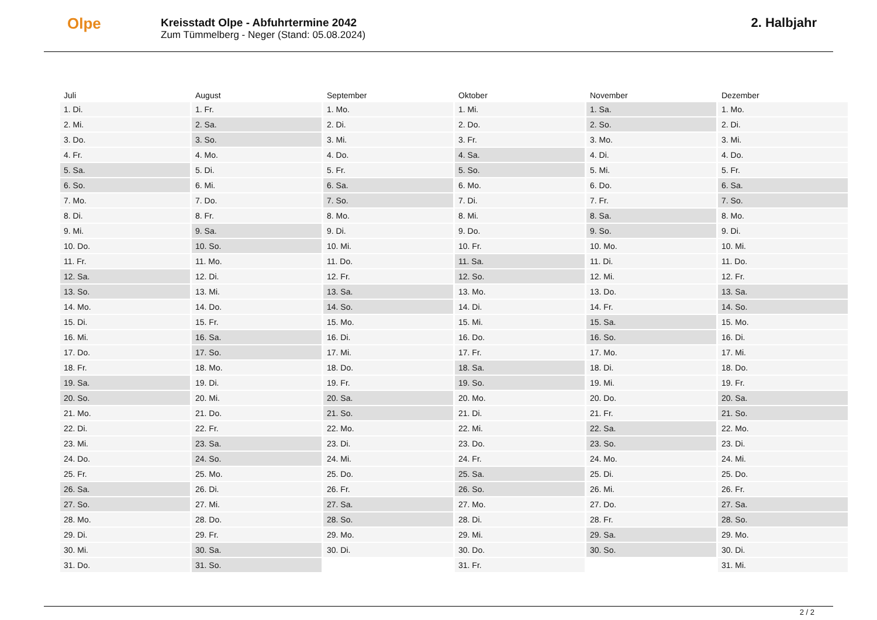Olpe
Kreisstadt Olpe - Abfuhrtermine 2042
Zum Tümmelberg - Neger (Stand: 05.08.2024)
2. Halbjahr
| Juli | August | September | Oktober | November | Dezember |
| --- | --- | --- | --- | --- | --- |
| 1. Di. | 1. Fr. | 1. Mo. | 1. Mi. | 1. Sa. | 1. Mo. |
| 2. Mi. | 2. Sa. | 2. Di. | 2. Do. | 2. So. | 2. Di. |
| 3. Do. | 3. So. | 3. Mi. | 3. Fr. | 3. Mo. | 3. Mi. |
| 4. Fr. | 4. Mo. | 4. Do. | 4. Sa. | 4. Di. | 4. Do. |
| 5. Sa. | 5. Di. | 5. Fr. | 5. So. | 5. Mi. | 5. Fr. |
| 6. So. | 6. Mi. | 6. Sa. | 6. Mo. | 6. Do. | 6. Sa. |
| 7. Mo. | 7. Do. | 7. So. | 7. Di. | 7. Fr. | 7. So. |
| 8. Di. | 8. Fr. | 8. Mo. | 8. Mi. | 8. Sa. | 8. Mo. |
| 9. Mi. | 9. Sa. | 9. Di. | 9. Do. | 9. So. | 9. Di. |
| 10. Do. | 10. So. | 10. Mi. | 10. Fr. | 10. Mo. | 10. Mi. |
| 11. Fr. | 11. Mo. | 11. Do. | 11. Sa. | 11. Di. | 11. Do. |
| 12. Sa. | 12. Di. | 12. Fr. | 12. So. | 12. Mi. | 12. Fr. |
| 13. So. | 13. Mi. | 13. Sa. | 13. Mo. | 13. Do. | 13. Sa. |
| 14. Mo. | 14. Do. | 14. So. | 14. Di. | 14. Fr. | 14. So. |
| 15. Di. | 15. Fr. | 15. Mo. | 15. Mi. | 15. Sa. | 15. Mo. |
| 16. Mi. | 16. Sa. | 16. Di. | 16. Do. | 16. So. | 16. Di. |
| 17. Do. | 17. So. | 17. Mi. | 17. Fr. | 17. Mo. | 17. Mi. |
| 18. Fr. | 18. Mo. | 18. Do. | 18. Sa. | 18. Di. | 18. Do. |
| 19. Sa. | 19. Di. | 19. Fr. | 19. So. | 19. Mi. | 19. Fr. |
| 20. So. | 20. Mi. | 20. Sa. | 20. Mo. | 20. Do. | 20. Sa. |
| 21. Mo. | 21. Do. | 21. So. | 21. Di. | 21. Fr. | 21. So. |
| 22. Di. | 22. Fr. | 22. Mo. | 22. Mi. | 22. Sa. | 22. Mo. |
| 23. Mi. | 23. Sa. | 23. Di. | 23. Do. | 23. So. | 23. Di. |
| 24. Do. | 24. So. | 24. Mi. | 24. Fr. | 24. Mo. | 24. Mi. |
| 25. Fr. | 25. Mo. | 25. Do. | 25. Sa. | 25. Di. | 25. Do. |
| 26. Sa. | 26. Di. | 26. Fr. | 26. So. | 26. Mi. | 26. Fr. |
| 27. So. | 27. Mi. | 27. Sa. | 27. Mo. | 27. Do. | 27. Sa. |
| 28. Mo. | 28. Do. | 28. So. | 28. Di. | 28. Fr. | 28. So. |
| 29. Di. | 29. Fr. | 29. Mo. | 29. Mi. | 29. Sa. | 29. Mo. |
| 30. Mi. | 30. Sa. | 30. Di. | 30. Do. | 30. So. | 30. Di. |
| 31. Do. | 31. So. | | 31. Fr. | | 31. Mi. |
2 / 2